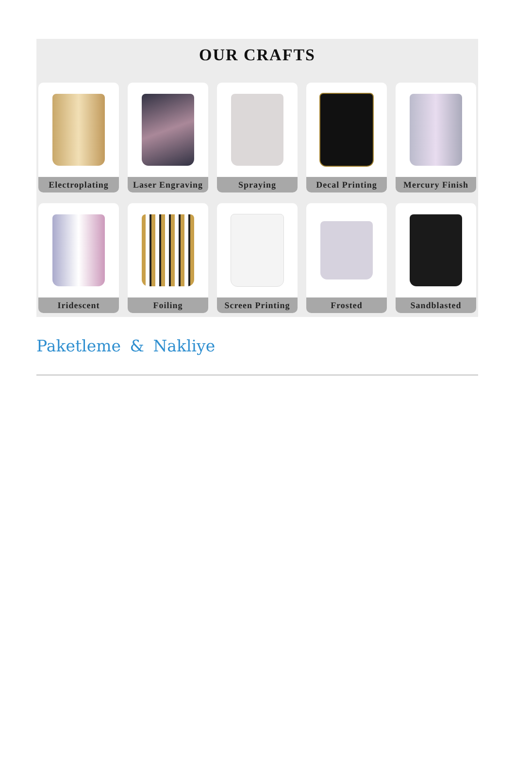OUR CRAFTS
Electroplating
Laser Engraving
Spraying
Decal Printing
Mercury Finish
Iridescent
Foiling
Screen Printing
Frosted
Sandblasted
Paketleme & Nakliye